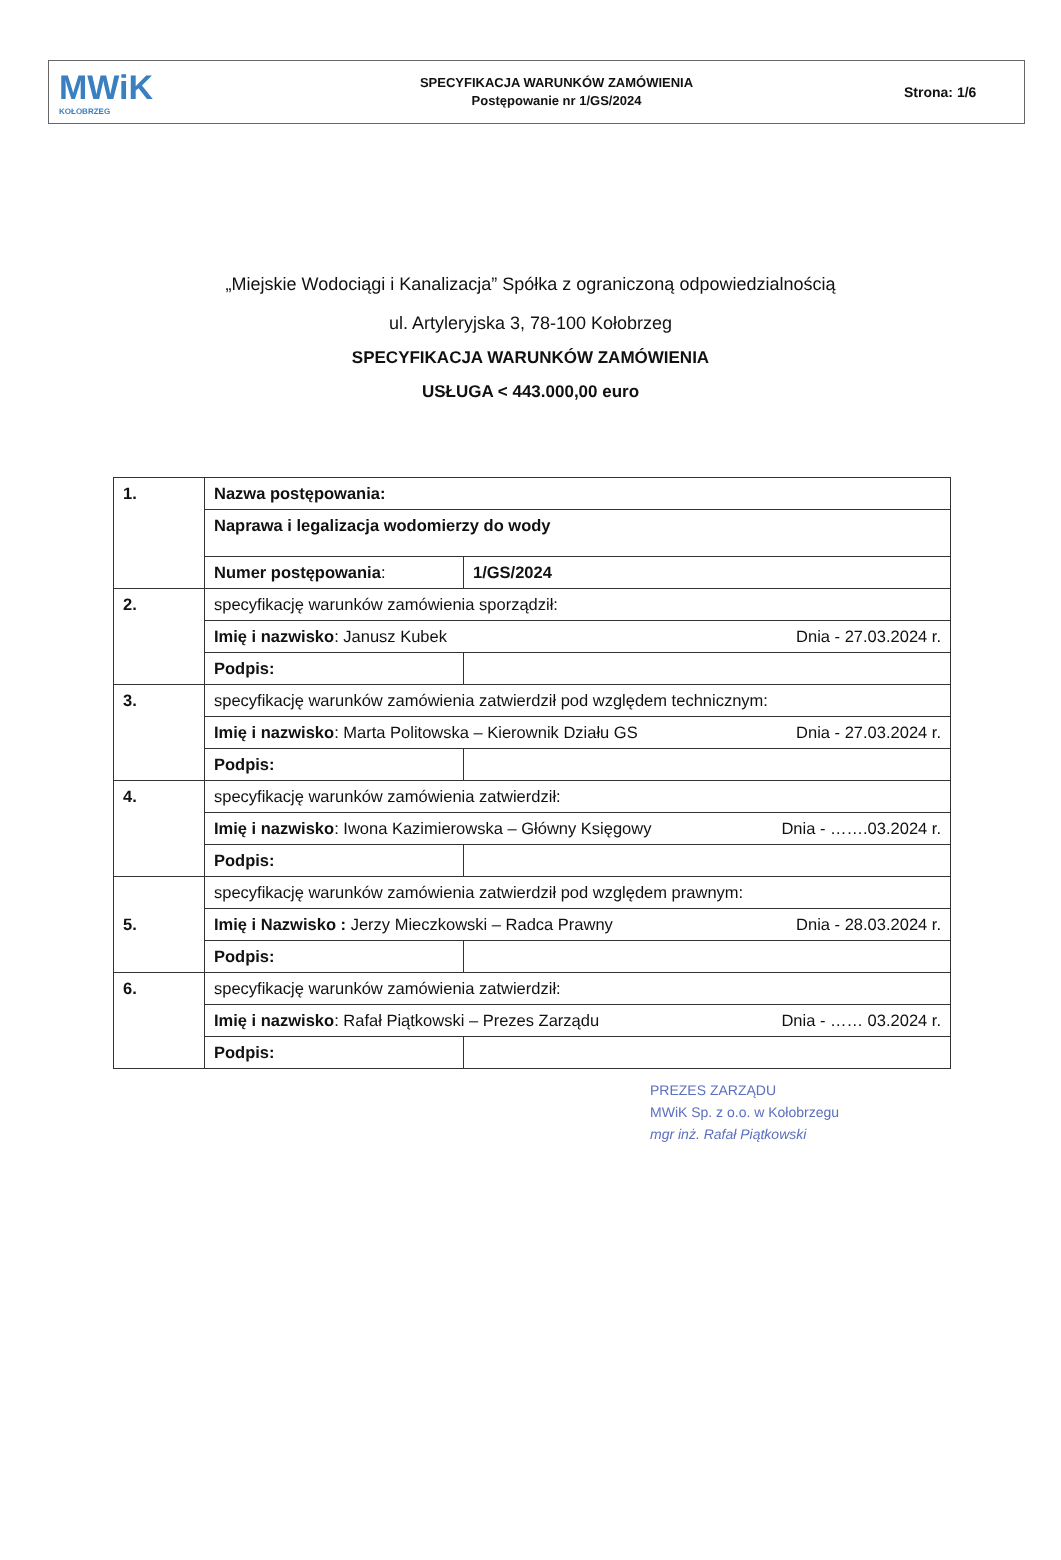MWiK
KOŁOBRZEG
SPECYFIKACJA WARUNKÓW ZAMÓWIENIA
Postępowanie nr 1/GS/2024
Strona: 1/6
„Miejskie Wodociągi i Kanalizacja” Spółka z ograniczoną odpowiedzialnością
ul. Artyleryjska 3, 78-100 Kołobrzeg
SPECYFIKACJA WARUNKÓW ZAMÓWIENIA
USŁUGA < 443.000,00 euro
| 1. | Nazwa postępowania: | |
| | Naprawa i legalizacja wodomierzy do wody | |
| | Numer postępowania : | 1/GS/2024 |
| 2. | specyfikację warunków zamówienia sporządził: | |
| | Imię i nazwisko : Janusz Kubek Dnia - 27.03.2024 r. | |
| | Podpis: | |
| 3. | specyfikację warunków zamówienia zatwierdził pod względem technicznym: | |
| | Imię i nazwisko : Marta Politowska – Kierownik Działu GS Dnia - 27.03.2024 r. | |
| | Podpis: | |
| 4. | specyfikację warunków zamówienia zatwierdził: | |
| | Imię i nazwisko : Iwona Kazimierowska – Główny Księgowy Dnia - …….03.2024 r. | |
| | Podpis: | |
| 5. | specyfikację warunków zamówienia zatwierdził pod względem prawnym: | |
| | Imię i Nazwisko : Jerzy Mieczkowski – Radca Prawny Dnia - 28.03.2024 r. | |
| | Podpis: | |
| 6. | specyfikację warunków zamówienia zatwierdził: | |
| | Imię i nazwisko : Rafał Piątkowski – Prezes Zarządu Dnia - …… 03.2024 r. | |
| | Podpis: | |
PREZES ZARZĄDU
MWiK Sp. z o.o. w Kołobrzegu
mgr inż. Rafał Piątkowski